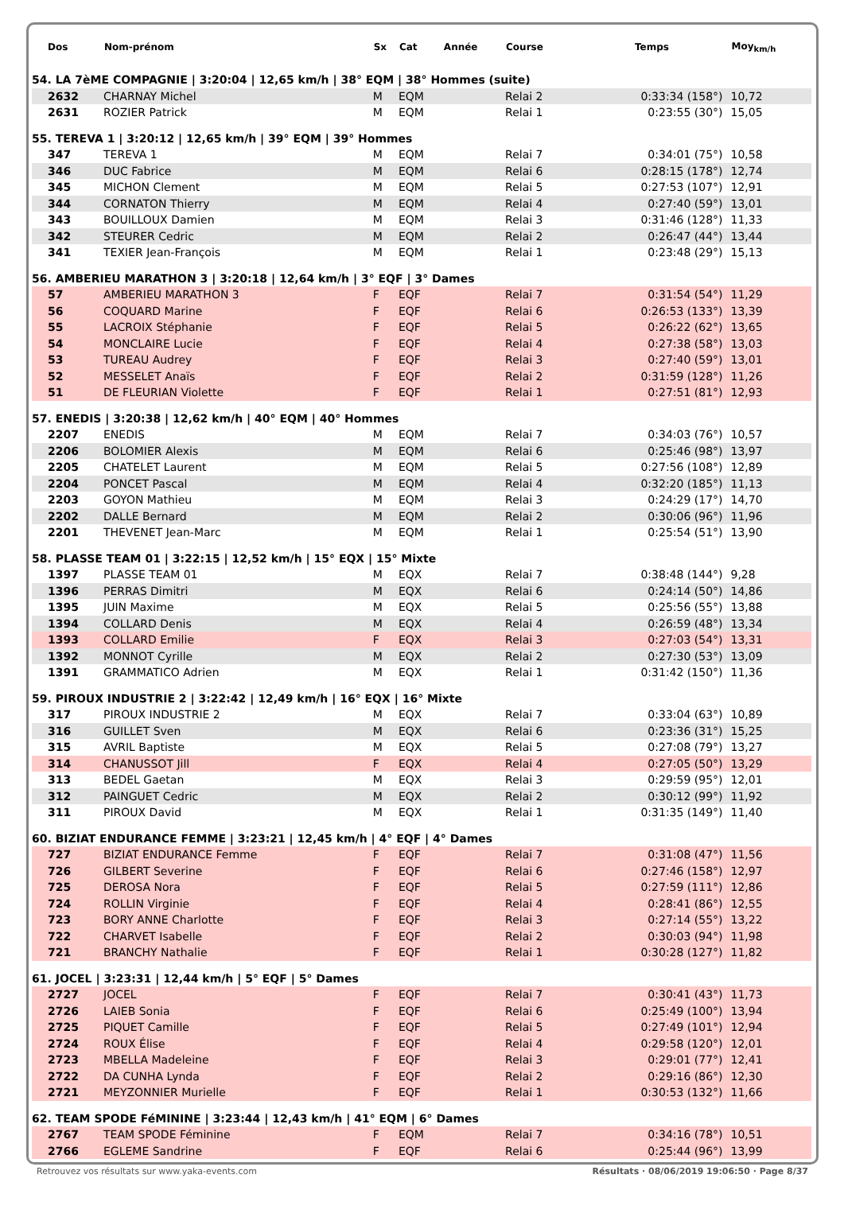| Dos | Nom-prénom | Sx | Cat | Année | Course | Temps | Moy<sub>km/h</sub> |
| --- | --- | --- | --- | --- | --- | --- | --- |
| 54. LA 7èME COMPAGNIE / 3:20:04 / 12,65 km/h / 38° EQM / 38° Hommes (suite) | | | | | | | |
| 2632 | CHARNAY Michel | M | EQM | | Relai 2 | 0:33:34 (158°) | 10,72 |
| 2631 | ROZIER Patrick | M | EQM | | Relai 1 | 0:23:55 (30°) | 15,05 |
| 55. TEREVA 1 / 3:20:12 / 12,65 km/h / 39° EQM / 39° Hommes | | | | | | | |
| 347 | TEREVA 1 | M | EQM | | Relai 7 | 0:34:01 (75°) | 10,58 |
| 346 | DUC Fabrice | M | EQM | | Relai 6 | 0:28:15 (178°) | 12,74 |
| 345 | MICHON Clement | M | EQM | | Relai 5 | 0:27:53 (107°) | 12,91 |
| 344 | CORNATON Thierry | M | EQM | | Relai 4 | 0:27:40 (59°) | 13,01 |
| 343 | BOUILLOUX Damien | M | EQM | | Relai 3 | 0:31:46 (128°) | 11,33 |
| 342 | STEURER Cedric | M | EQM | | Relai 2 | 0:26:47 (44°) | 13,44 |
| 341 | TEXIER Jean-François | M | EQM | | Relai 1 | 0:23:48 (29°) | 15,13 |
| 56. AMBERIEU MARATHON 3 / 3:20:18 / 12,64 km/h / 3° EQF / 3° Dames | | | | | | | |
| 57 | AMBERIEU MARATHON 3 | F | EQF | | Relai 7 | 0:31:54 (54°) | 11,29 |
| 56 | COQUARD Marine | F | EQF | | Relai 6 | 0:26:53 (133°) | 13,39 |
| 55 | LACROIX Stéphanie | F | EQF | | Relai 5 | 0:26:22 (62°) | 13,65 |
| 54 | MONCLAIRE Lucie | F | EQF | | Relai 4 | 0:27:38 (58°) | 13,03 |
| 53 | TUREAU Audrey | F | EQF | | Relai 3 | 0:27:40 (59°) | 13,01 |
| 52 | MESSELET Anaïs | F | EQF | | Relai 2 | 0:31:59 (128°) | 11,26 |
| 51 | DE FLEURIAN Violette | F | EQF | | Relai 1 | 0:27:51 (81°) | 12,93 |
| 57. ENEDIS / 3:20:38 / 12,62 km/h / 40° EQM / 40° Hommes | | | | | | | |
| 2207 | ENEDIS | M | EQM | | Relai 7 | 0:34:03 (76°) | 10,57 |
| 2206 | BOLOMIER Alexis | M | EQM | | Relai 6 | 0:25:46 (98°) | 13,97 |
| 2205 | CHATELET Laurent | M | EQM | | Relai 5 | 0:27:56 (108°) | 12,89 |
| 2204 | PONCET Pascal | M | EQM | | Relai 4 | 0:32:20 (185°) | 11,13 |
| 2203 | GOYON Mathieu | M | EQM | | Relai 3 | 0:24:29 (17°) | 14,70 |
| 2202 | DALLE Bernard | M | EQM | | Relai 2 | 0:30:06 (96°) | 11,96 |
| 2201 | THEVENET Jean-Marc | M | EQM | | Relai 1 | 0:25:54 (51°) | 13,90 |
| 58. PLASSE TEAM 01 / 3:22:15 / 12,52 km/h / 15° EQX / 15° Mixte | | | | | | | |
| 1397 | PLASSE TEAM 01 | M | EQX | | Relai 7 | 0:38:48 (144°) | 9,28 |
| 1396 | PERRAS Dimitri | M | EQX | | Relai 6 | 0:24:14 (50°) | 14,86 |
| 1395 | JUIN Maxime | M | EQX | | Relai 5 | 0:25:56 (55°) | 13,88 |
| 1394 | COLLARD Denis | M | EQX | | Relai 4 | 0:26:59 (48°) | 13,34 |
| 1393 | COLLARD Emilie | F | EQX | | Relai 3 | 0:27:03 (54°) | 13,31 |
| 1392 | MONNOT Cyrille | M | EQX | | Relai 2 | 0:27:30 (53°) | 13,09 |
| 1391 | GRAMMATICO Adrien | M | EQX | | Relai 1 | 0:31:42 (150°) | 11,36 |
| 59. PIROUX INDUSTRIE 2 / 3:22:42 / 12,49 km/h / 16° EQX / 16° Mixte | | | | | | | |
| 317 | PIROUX INDUSTRIE 2 | M | EQX | | Relai 7 | 0:33:04 (63°) | 10,89 |
| 316 | GUILLET Sven | M | EQX | | Relai 6 | 0:23:36 (31°) | 15,25 |
| 315 | AVRIL Baptiste | M | EQX | | Relai 5 | 0:27:08 (79°) | 13,27 |
| 314 | CHANUSSOT Jill | F | EQX | | Relai 4 | 0:27:05 (50°) | 13,29 |
| 313 | BEDEL Gaetan | M | EQX | | Relai 3 | 0:29:59 (95°) | 12,01 |
| 312 | PAINGUET Cedric | M | EQX | | Relai 2 | 0:30:12 (99°) | 11,92 |
| 311 | PIROUX David | M | EQX | | Relai 1 | 0:31:35 (149°) | 11,40 |
| 60. BIZIAT ENDURANCE FEMME / 3:23:21 / 12,45 km/h / 4° EQF / 4° Dames | | | | | | | |
| 727 | BIZIAT ENDURANCE Femme | F | EQF | | Relai 7 | 0:31:08 (47°) | 11,56 |
| 726 | GILBERT Severine | F | EQF | | Relai 6 | 0:27:46 (158°) | 12,97 |
| 725 | DEROSA Nora | F | EQF | | Relai 5 | 0:27:59 (111°) | 12,86 |
| 724 | ROLLIN Virginie | F | EQF | | Relai 4 | 0:28:41 (86°) | 12,55 |
| 723 | BORY ANNE Charlotte | F | EQF | | Relai 3 | 0:27:14 (55°) | 13,22 |
| 722 | CHARVET Isabelle | F | EQF | | Relai 2 | 0:30:03 (94°) | 11,98 |
| 721 | BRANCHY Nathalie | F | EQF | | Relai 1 | 0:30:28 (127°) | 11,82 |
| 61. JOCEL / 3:23:31 / 12,44 km/h / 5° EQF / 5° Dames | | | | | | | |
| 2727 | JOCEL | F | EQF | | Relai 7 | 0:30:41 (43°) | 11,73 |
| 2726 | LAIEB Sonia | F | EQF | | Relai 6 | 0:25:49 (100°) | 13,94 |
| 2725 | PIQUET Camille | F | EQF | | Relai 5 | 0:27:49 (101°) | 12,94 |
| 2724 | ROUX Élise | F | EQF | | Relai 4 | 0:29:58 (120°) | 12,01 |
| 2723 | MBELLA Madeleine | F | EQF | | Relai 3 | 0:29:01 (77°) | 12,41 |
| 2722 | DA CUNHA Lynda | F | EQF | | Relai 2 | 0:29:16 (86°) | 12,30 |
| 2721 | MEYZONNIER Murielle | F | EQF | | Relai 1 | 0:30:53 (132°) | 11,66 |
| 62. TEAM SPODE FéMININE / 3:23:44 / 12,43 km/h / 41° EQM / 6° Dames | | | | | | | |
| 2767 | TEAM SPODE Féminine | F | EQM | | Relai 7 | 0:34:16 (78°) | 10,51 |
| 2766 | EGLEME Sandrine | F | EQF | | Relai 6 | 0:25:44 (96°) | 13,99 |
Retrouvez vos résultats sur www.yaka-events.com Résultats · 08/06/2019 19:06:50 · Page 8/37